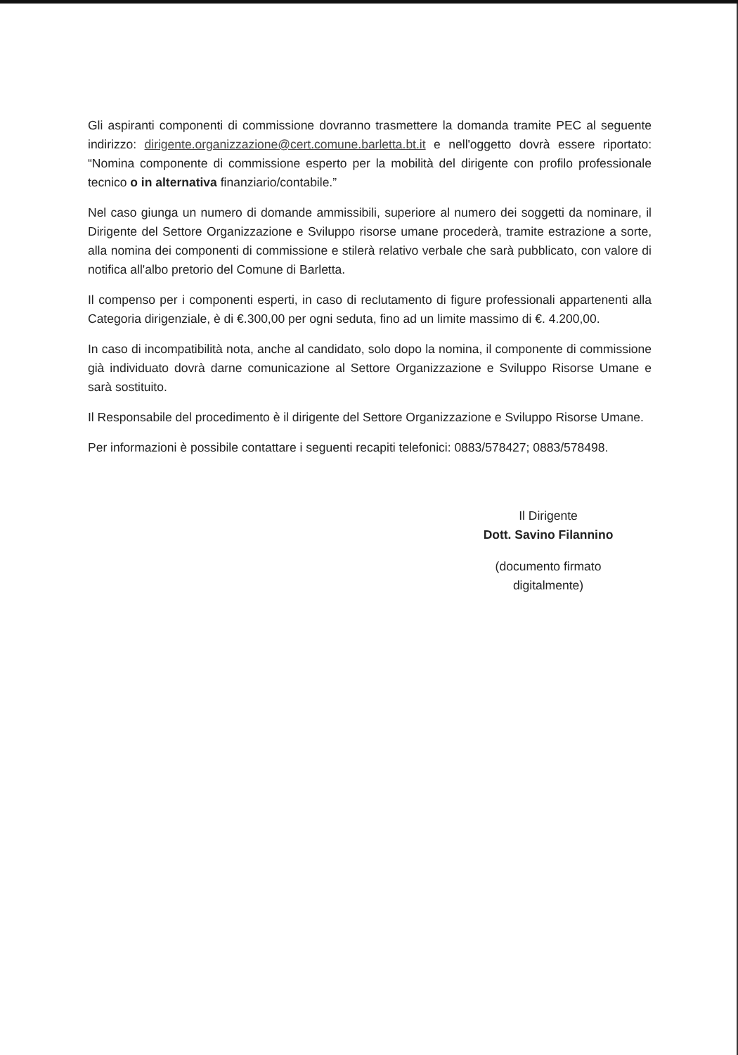Gli aspiranti componenti di commissione dovranno trasmettere la domanda tramite PEC al seguente indirizzo: dirigente.organizzazione@cert.comune.barletta.bt.it e nell'oggetto dovrà essere riportato: “Nomina componente di commissione esperto per la mobilità del dirigente con profilo professionale tecnico o in alternativa finanziario/contabile.”
Nel caso giunga un numero di domande ammissibili, superiore al numero dei soggetti da nominare, il Dirigente del Settore Organizzazione e Sviluppo risorse umane procederà, tramite estrazione a sorte, alla nomina dei componenti di commissione e stilerà relativo verbale che sarà pubblicato, con valore di notifica all'albo pretorio del Comune di Barletta.
Il compenso per i componenti esperti, in caso di reclutamento di figure professionali appartenenti alla Categoria dirigenziale, è di €.300,00 per ogni seduta, fino ad un limite massimo di €. 4.200,00.
In caso di incompatibilità nota, anche al candidato, solo dopo la nomina, il componente di commissione già individuato dovrà darne comunicazione al Settore Organizzazione e Sviluppo Risorse Umane e sarà sostituito.
Il Responsabile del procedimento è il dirigente del Settore Organizzazione e Sviluppo Risorse Umane.
Per informazioni è possibile contattare i seguenti recapiti telefonici: 0883/578427; 0883/578498.
Il Dirigente
Dott. Savino Filannino
(documento firmato digitalmente)